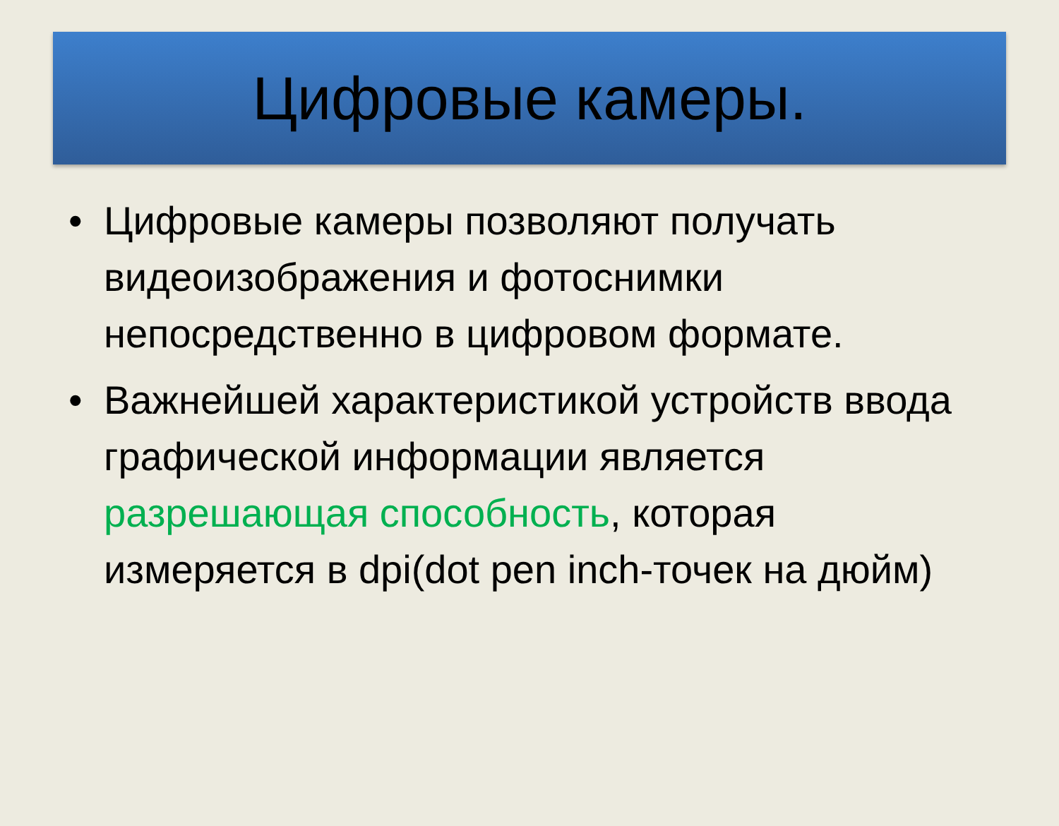Цифровые камеры.
• Цифровые камеры позволяют получать видеоизображения и фотоснимки непосредственно в цифровом формате.
• Важнейшей характеристикой устройств ввода графической информации является разрешающая способность, которая измеряется в dpi(dot pen inch-точек на дюйм)